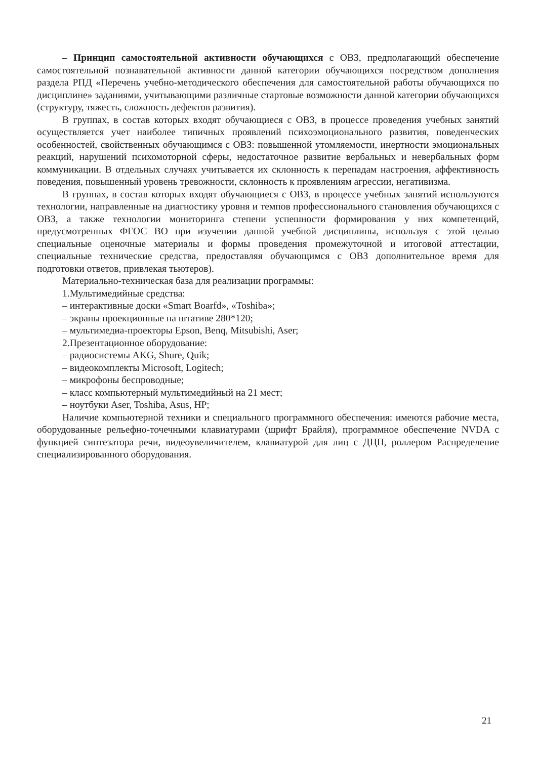– Принцип самостоятельной активности обучающихся с ОВЗ, предполагающий обеспечение самостоятельной познавательной активности данной категории обучающихся посредством дополнения раздела РПД «Перечень учебно-методического обеспечения для самостоятельной работы обучающихся по дисциплине» заданиями, учитывающими различные стартовые возможности данной категории обучающихся (структуру, тяжесть, сложность дефектов развития).
В группах, в состав которых входят обучающиеся с ОВЗ, в процессе проведения учебных занятий осуществляется учет наиболее типичных проявлений психоэмоционального развития, поведенческих особенностей, свойственных обучающимся с ОВЗ: повышенной утомляемости, инертности эмоциональных реакций, нарушений психомоторной сферы, недостаточное развитие вербальных и невербальных форм коммуникации. В отдельных случаях учитывается их склонность к перепадам настроения, аффективность поведения, повышенный уровень тревожности, склонность к проявлениям агрессии, негативизма.
В группах, в состав которых входят обучающиеся с ОВЗ, в процессе учебных занятий используются технологии, направленные на диагностику уровня и темпов профессионального становления обучающихся с ОВЗ, а также технологии мониторинга степени успешности формирования у них компетенций, предусмотренных ФГОС ВО при изучении данной учебной дисциплины, используя с этой целью специальные оценочные материалы и формы проведения промежуточной и итоговой аттестации, специальные технические средства, предоставляя обучающимся с ОВЗ дополнительное время для подготовки ответов, привлекая тьютеров).
Материально-техническая база для реализации программы:
1.Мультимедийные средства:
– интерактивные доски «Smart Boarfd», «Toshiba»;
– экраны проекционные на штативе 280*120;
– мультимедиа-проекторы Epson, Benq, Mitsubishi, Aser;
2.Презентационное оборудование:
– радиосистемы AKG, Shure, Quik;
– видеокомплекты Microsoft, Logitech;
– микрофоны беспроводные;
– класс компьютерный мультимедийный на 21 мест;
– ноутбуки Aser, Toshiba, Asus, HP;
Наличие компьютерной техники и специального программного обеспечения: имеются рабочие места, оборудованные рельефно-точечными клавиатурами (шрифт Брайля), программное обеспечение NVDA с функцией синтезатора речи, видеоувеличителем, клавиатурой для лиц с ДЦП, роллером Распределение специализированного оборудования.
21